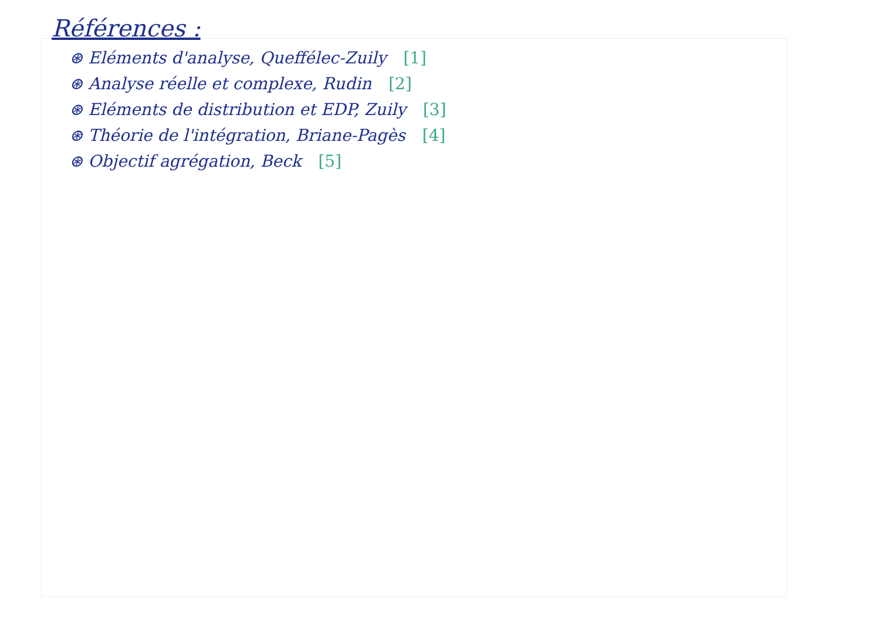Références :
⊛ Eléments d'analyse, Queffélec-Zuily [1]
⊛ Analyse réelle et complexe, Rudin [2]
⊛ Eléments de distribution et EDP, Zuily [3]
⊛ Théorie de l'intégration, Briane-Pagès [4]
⊛ Objectif agrégation, Beck [5]